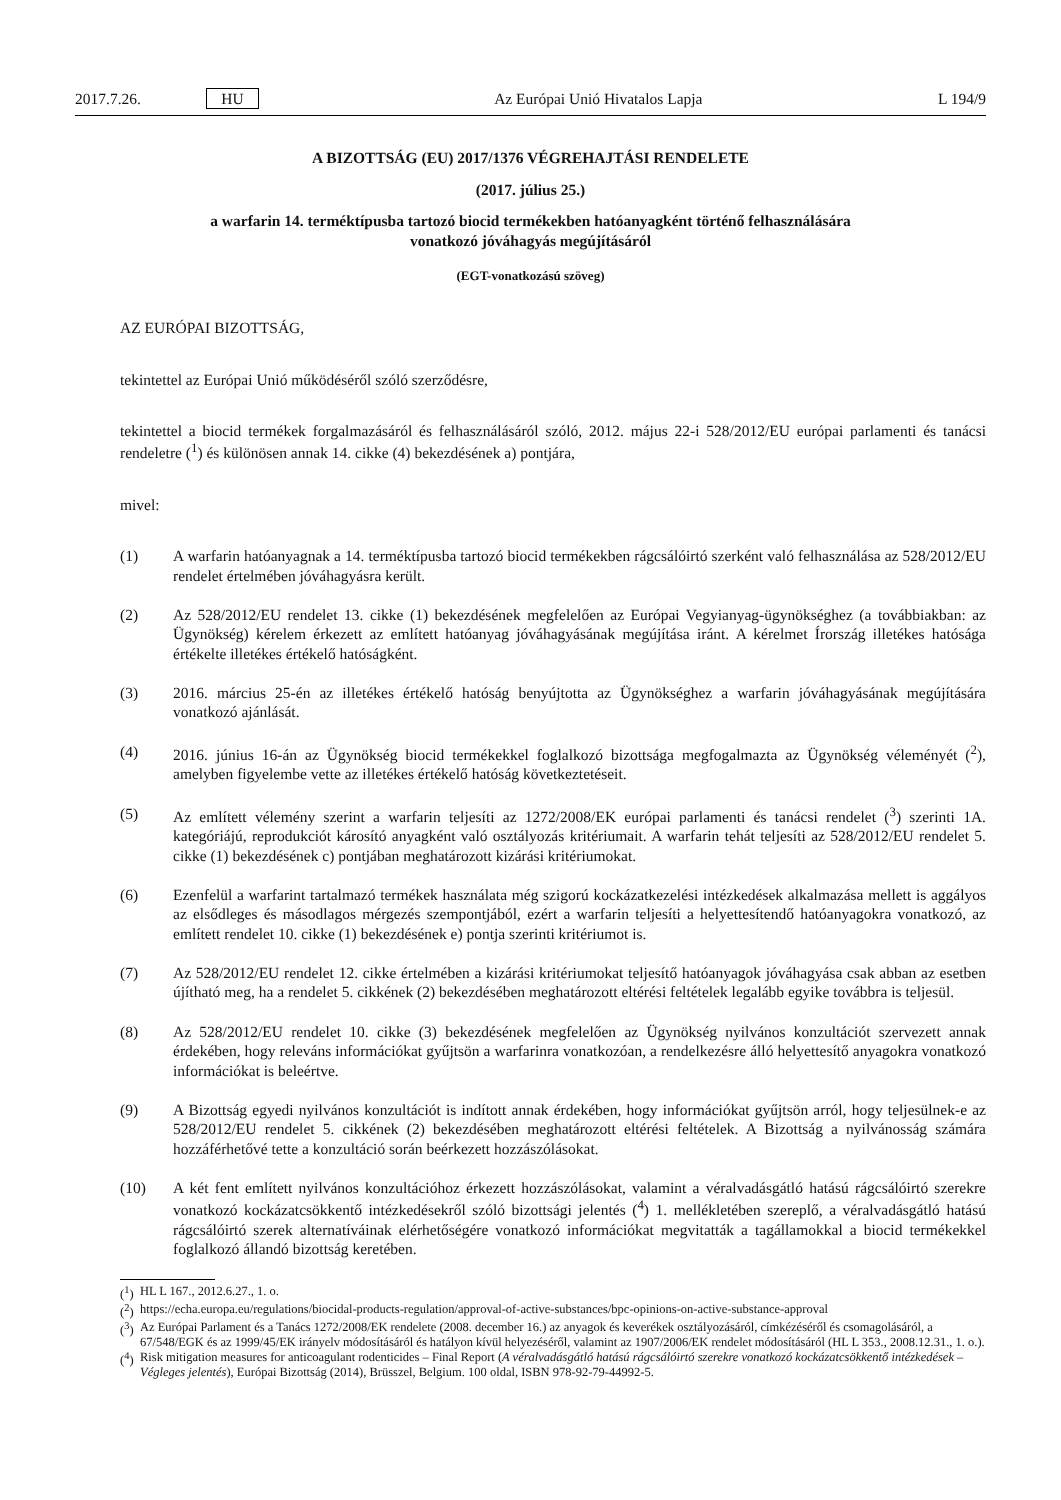2017.7.26. HU Az Európai Unió Hivatalos Lapja L 194/9
A BIZOTTSÁG (EU) 2017/1376 VÉGREHAJTÁSI RENDELETE
(2017. július 25.)
a warfarin 14. terméktípusba tartozó biocid termékekben hatóanyagként történő felhasználására
vonatkozó jóváhagyás megújításáról
(EGT-vonatkozású szöveg)
AZ EURÓPAI BIZOTTSÁG,
tekintettel az Európai Unió működéséről szóló szerződésre,
tekintettel a biocid termékek forgalmazásáról és felhasználásáról szóló, 2012. május 22-i 528/2012/EU európai parlamenti és tanácsi rendeletre (<sup>1</sup>) és különösen annak 14. cikke (4) bekezdésének a) pontjára,
mivel:
(1) A warfarin hatóanyagnak a 14. terméktípusba tartozó biocid termékekben rágcsálóirtó szerként való felhasználása az 528/2012/EU rendelet értelmében jóváhagyásra került.
(2) Az 528/2012/EU rendelet 13. cikke (1) bekezdésének megfelelően az Európai Vegyianyag-ügynökséghez (a továbbiakban: az Ügynökség) kérelem érkezett az említett hatóanyag jóváhagyásának megújítása iránt. A kérelmet Írország illetékes hatósága értékelte illetékes értékelő hatóságként.
(3) 2016. március 25-én az illetékes értékelő hatóság benyújtotta az Ügynökséghez a warfarin jóváhagyásának megújítására vonatkozó ajánlását.
(4) 2016. június 16-án az Ügynökség biocid termékekkel foglalkozó bizottsága megfogalmazta az Ügynökség véleményét (<sup>2</sup>), amelyben figyelembe vette az illetékes értékelő hatóság következtetéseit.
(5) Az említett vélemény szerint a warfarin teljesíti az 1272/2008/EK európai parlamenti és tanácsi rendelet (<sup>3</sup>) szerinti 1A. kategóriájú, reprodukciót károsító anyagként való osztályozás kritériumait. A warfarin tehát teljesíti az 528/2012/EU rendelet 5. cikke (1) bekezdésének c) pontjában meghatározott kizárási kritériumokat.
(6) Ezenfelül a warfarint tartalmazó termékek használata még szigorú kockázatkezelési intézkedések alkalmazása mellett is aggályos az elsődleges és másodlagos mérgezés szempontjából, ezért a warfarin teljesíti a helyettesítendő hatóanyagokra vonatkozó, az említett rendelet 10. cikke (1) bekezdésének e) pontja szerinti kritériumot is.
(7) Az 528/2012/EU rendelet 12. cikke értelmében a kizárási kritériumokat teljesítő hatóanyagok jóváhagyása csak abban az esetben újítható meg, ha a rendelet 5. cikkének (2) bekezdésében meghatározott eltérési feltételek legalább egyike továbbra is teljesül.
(8) Az 528/2012/EU rendelet 10. cikke (3) bekezdésének megfelelően az Ügynökség nyilvános konzultációt szervezett annak érdekében, hogy releváns információkat gyűjtsön a warfarinra vonatkozóan, a rendelkezésre álló helyettesítő anyagokra vonatkozó információkat is beleértve.
(9) A Bizottság egyedi nyilvános konzultációt is indított annak érdekében, hogy információkat gyűjtsön arról, hogy teljesülnek-e az 528/2012/EU rendelet 5. cikkének (2) bekezdésében meghatározott eltérési feltételek. A Bizottság a nyilvánosság számára hozzáférhetővé tette a konzultáció során beérkezett hozzászólásokat.
(10) A két fent említett nyilvános konzultációhoz érkezett hozzászólásokat, valamint a véralvadásgátló hatású rágcsálóirtó szerekre vonatkozó kockázatcsökkentő intézkedésekről szóló bizottsági jelentés (<sup>4</sup>) 1. mellékletében szereplő, a véralvadásgátló hatású rágcsálóirtó szerek alternatíváinak elérhetőségére vonatkozó információkat megvitatták a tagállamokkal a biocid termékekkel foglalkozó állandó bizottság keretében.
(<sup>1</sup>) HL L 167., 2012.6.27., 1. o.
(<sup>2</sup>) https://echa.europa.eu/regulations/biocidal-products-regulation/approval-of-active-substances/bpc-opinions-on-active-substance-approval
(<sup>3</sup>) Az Európai Parlament és a Tanács 1272/2008/EK rendelete (2008. december 16.) az anyagok és keverékek osztályozásáról, címkézéséről és csomagolásáról, a 67/548/EGK és az 1999/45/EK irányelv módosításáról és hatályon kívül helyezéséről, valamint az 1907/2006/EK rendelet módosításáról (HL L 353., 2008.12.31., 1. o.).
(<sup>4</sup>) Risk mitigation measures for anticoagulant rodenticides – Final Report (A véralvadásgátló hatású rágcsálóirtó szerekre vonatkozó kockázatcsökkentő intézkedések – Végleges jelentés), Európai Bizottság (2014), Brüsszel, Belgium. 100 oldal, ISBN 978-92-79-44992-5.